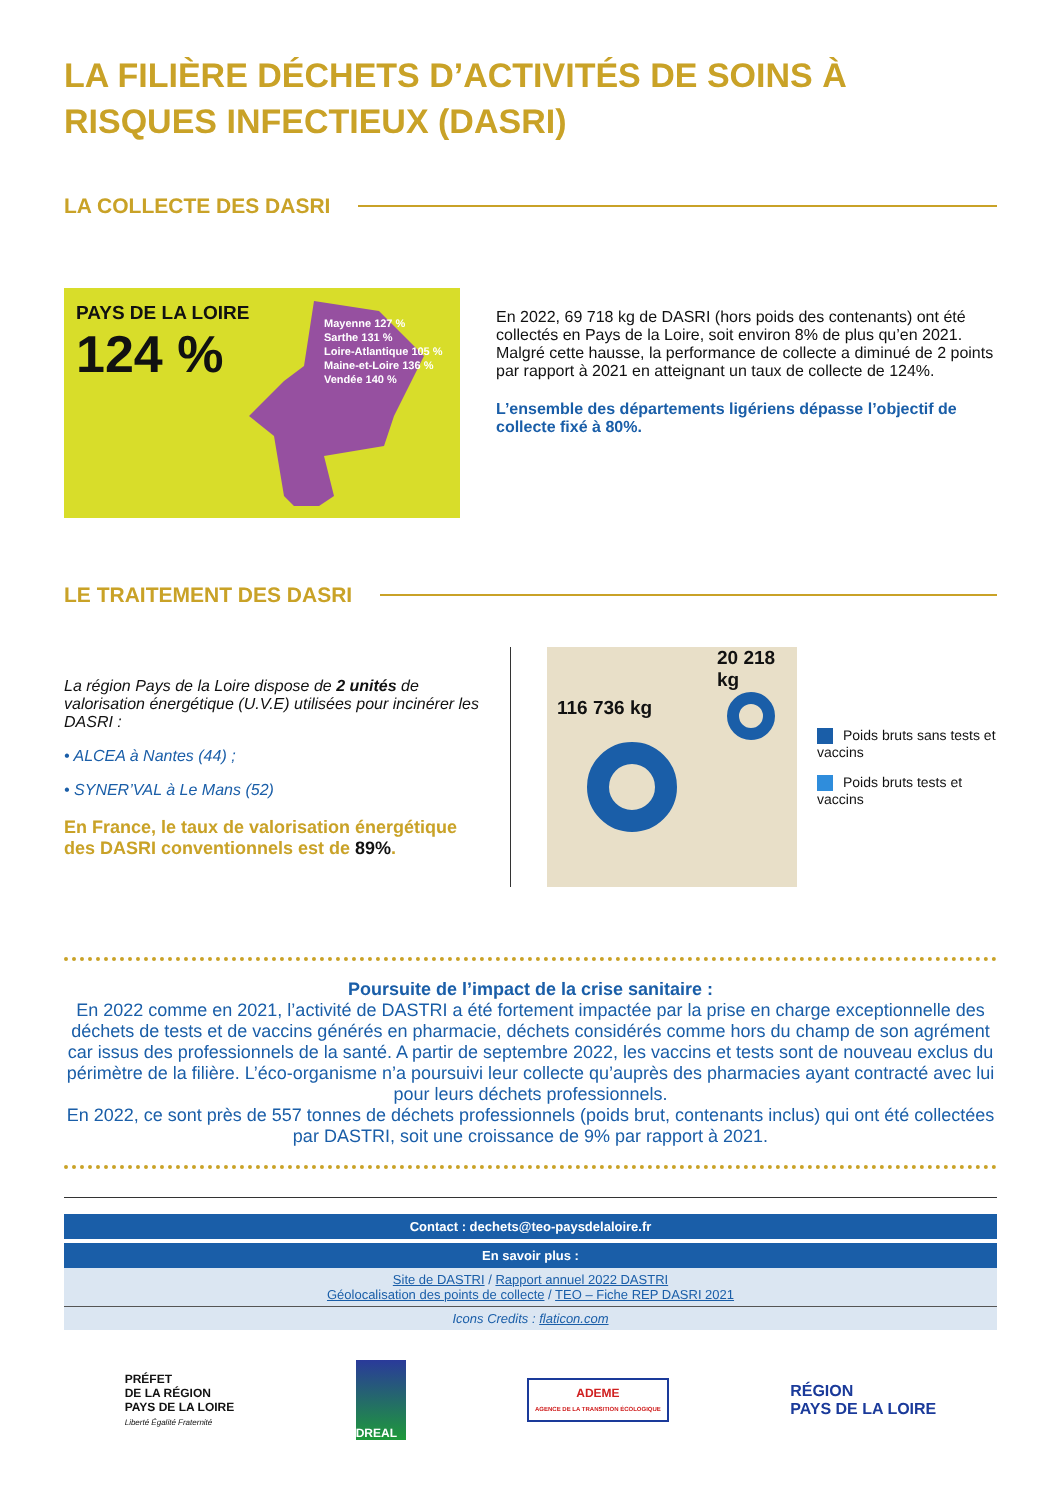LA FILIÈRE DÉCHETS D’ACTIVITÉS DE SOINS À RISQUES INFECTIEUX (DASRI)
LA COLLECTE DES DASRI
PAYS DE LA LOIRE
124 %
Mayenne 127 %
Sarthe 131 %
Loire-Atlantique 105 %
Maine-et-Loire 136 %
Vendée 140 %
En 2022, 69 718 kg de DASRI (hors poids des contenants) ont été collectés en Pays de la Loire, soit environ 8% de plus qu’en 2021.
Malgré cette hausse, la performance de collecte a diminué de 2 points par rapport à 2021 en atteignant un taux de collecte de 124%.
L’ensemble des départements ligériens dépasse l’objectif de collecte fixé à 80%.
LE TRAITEMENT DES DASRI
La région Pays de la Loire dispose de 2 unités de valorisation énergétique (U.V.E) utilisées pour incinérer les DASRI :
• ALCEA à Nantes (44) ;
• SYNER’VAL à Le Mans (52)
En France, le taux de valorisation énergétique des DASRI conventionnels est de 89%.
20 218 kg
116 736 kg
Poids bruts sans tests et vaccins
Poids bruts tests et vaccins
Poursuite de l’impact de la crise sanitaire :
En 2022 comme en 2021, l’activité de DASTRI a été fortement impactée par la prise en charge exceptionnelle des déchets de tests et de vaccins générés en pharmacie, déchets considérés comme hors du champ de son agrément car issus des professionnels de la santé. A partir de septembre 2022, les vaccins et tests sont de nouveau exclus du périmètre de la filière. L’éco-organisme n’a poursuivi leur collecte qu’auprès des pharmacies ayant contracté avec lui pour leurs déchets professionnels.
En 2022, ce sont près de 557 tonnes de déchets professionnels (poids brut, contenants inclus) qui ont été collectées par DASTRI, soit une croissance de 9% par rapport à 2021.
Contact : dechets@teo-paysdelaloire.fr
En savoir plus :
Site de DASTRI / Rapport annuel 2022 DASTRI
Géolocalisation des points de collecte / TEO – Fiche REP DASRI 2021
Icons Credits : flaticon.com
PRÉFET
DE LA RÉGION
PAYS DE LA LOIRE
Liberté Égalité Fraternité
DREAL
ADEME
AGENCE DE LA TRANSITION ÉCOLOGIQUE
RÉGION
PAYS DE LA LOIRE